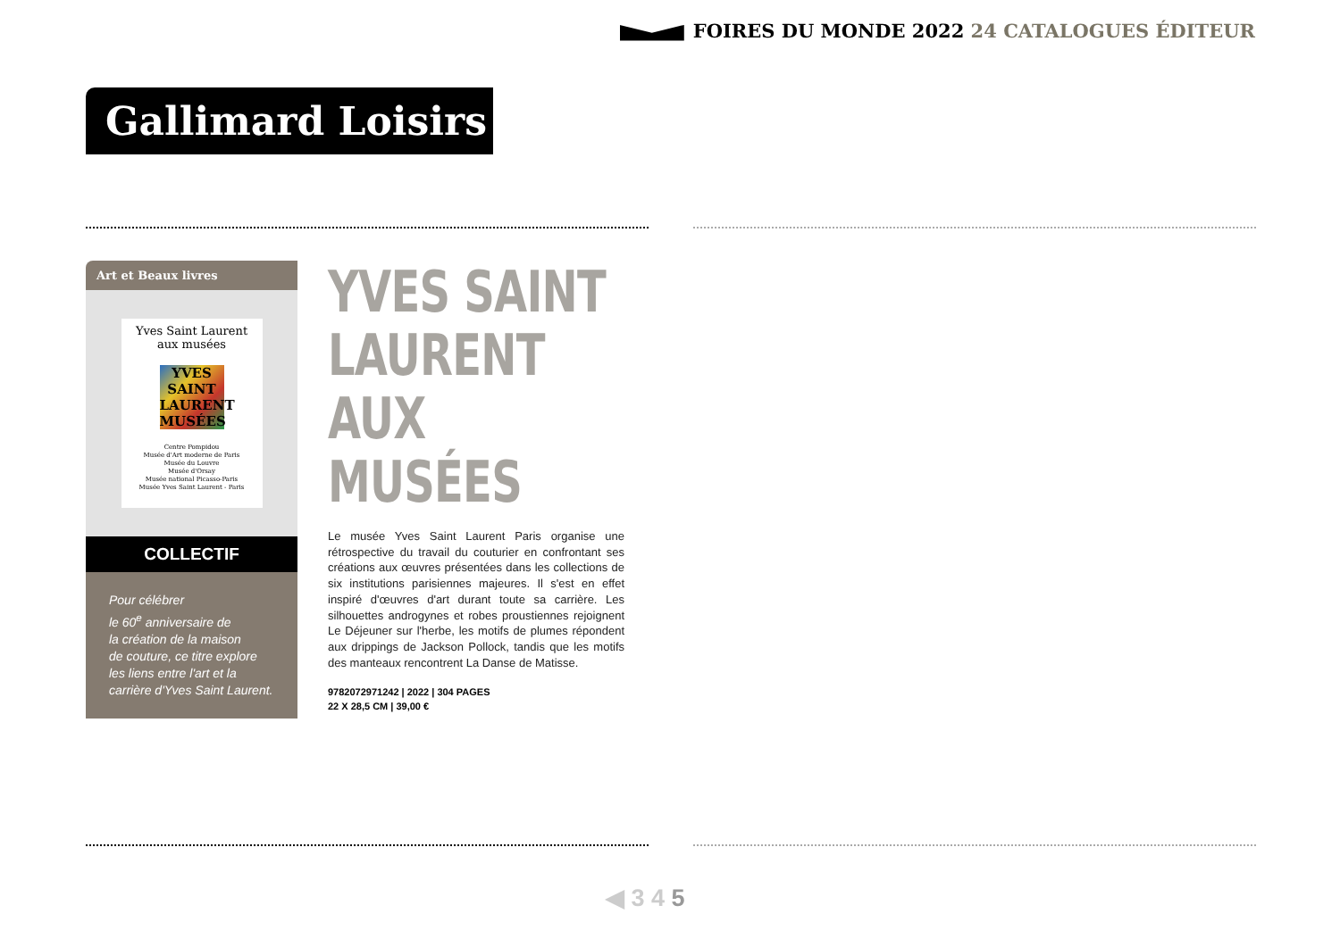FOIRES DU MONDE 2022 24 CATALOGUES ÉDITEUR
Gallimard Loisirs
Art et Beaux livres
Yves Saint Laurent
aux musées
YVES
SAINT
LAURENT
MUSÉES
Centre Pompidou
Musée d'Art moderne de Paris
Musée du Louvre
Musée d'Orsay
Musée national Picasso-Paris
Musée Yves Saint Laurent - Paris
COLLECTIF
Pour célébrer
le 60<sup>e</sup> anniversaire de
la création de la maison
de couture, ce titre explore
les liens entre l'art et la
carrière d'Yves Saint Laurent.
YVES SAINT
LAURENT
AUX MUSÉES
Le musée Yves Saint Laurent Paris organise une rétrospective du travail du couturier en confrontant ses créations aux œuvres présentées dans les collections de six institutions parisiennes majeures. Il s'est en effet inspiré d'œuvres d'art durant toute sa carrière. Les silhouettes androgynes et robes proustiennes rejoignent Le Déjeuner sur l'herbe, les motifs de plumes répondent aux drippings de Jackson Pollock, tandis que les motifs des manteaux rencontrent La Danse de Matisse.
9782072971242 | 2022 | 304 PAGES
22 X 28,5 CM | 39,00 €
◀ 3 4 5